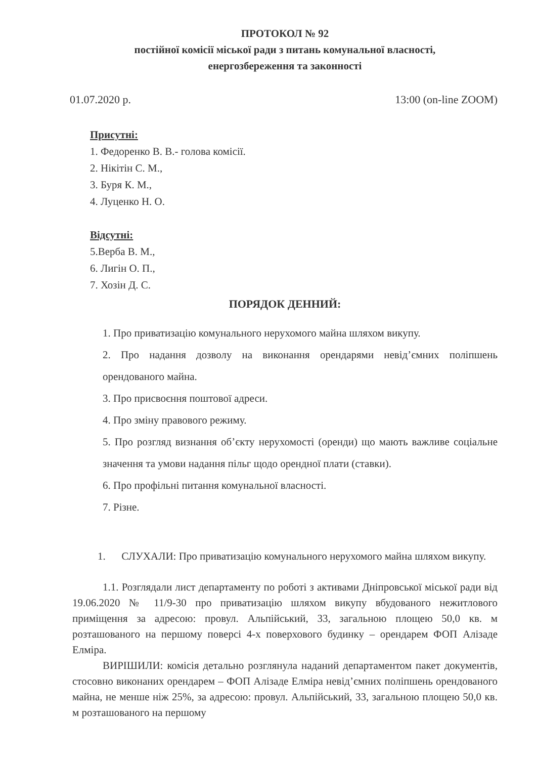ПРОТОКОЛ № 92
постійної комісії міської ради з питань комунальної власності,
енергозбереження та законності
01.07.2020 р. 13:00 (on-line ZOOM)
Присутні:
1. Федоренко В. В.- голова комісії.
2. Нікітін С. М.,
3. Буря К. М.,
4. Луценко Н. О.
Відсутні:
5.Верба В. М.,
6. Лигін О. П.,
7. Хозін Д. С.
ПОРЯДОК ДЕННИЙ:
1. Про приватизацію комунального нерухомого майна шляхом викупу.
2. Про надання дозволу на виконання орендарями невід’ємних поліпшень орендованого майна.
3. Про присвоєння поштової адреси.
4. Про зміну правового режиму.
5. Про розгляд визнання об’єкту нерухомості (оренди) що мають важливе соціальне значення та умови надання пільг щодо орендної плати (ставки).
6. Про профільні питання комунальної власності.
7. Різне.
1. СЛУХАЛИ: Про приватизацію комунального нерухомого майна шляхом викупу.
1.1. Розглядали лист департаменту по роботі з активами Дніпровської міської ради від 19.06.2020 № 11/9-30 про приватизацію шляхом викупу вбудованого нежитлового приміщення за адресою: провул. Альпійський, 33, загальною площею 50,0 кв. м розташованого на першому поверсі 4-х поверхового будинку – орендарем ФОП Алізаде Елміра.
ВИРІШИЛИ: комісія детально розглянула наданий департаментом пакет документів, стосовно виконаних орендарем – ФОП Алізаде Елміра невід’ємних поліпшень орендованого майна, не менше ніж 25%, за адресою: провул. Альпійський, 33, загальною площею 50,0 кв. м розташованого на першому